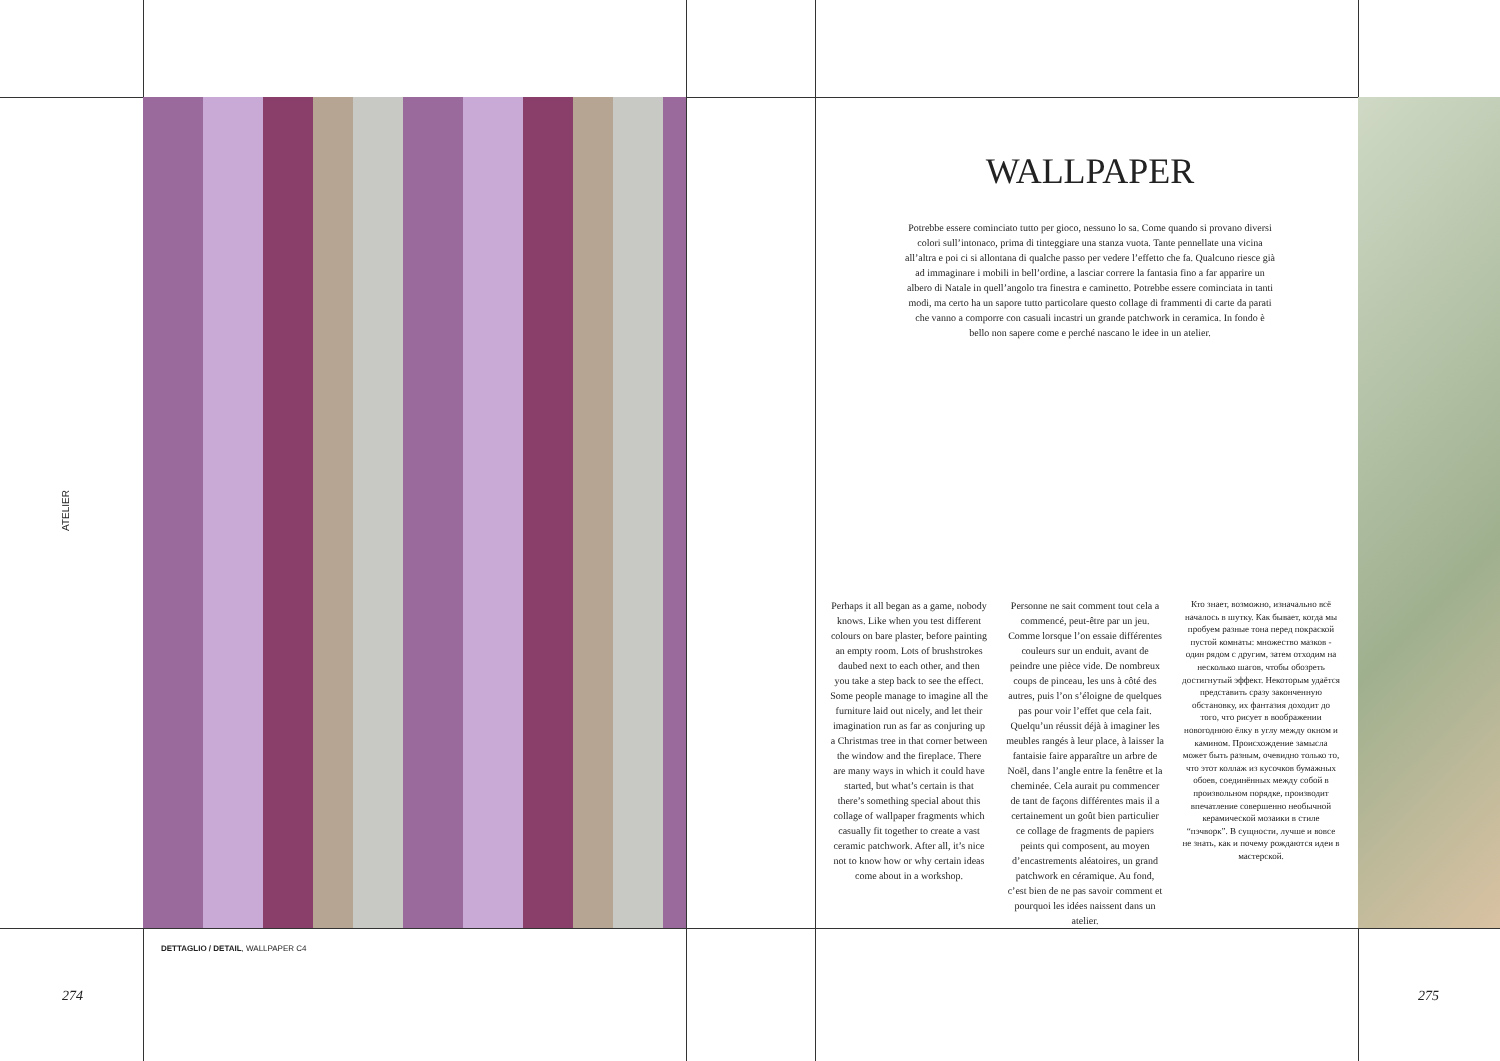ATELIER
WALLPAPER
Potrebbe essere cominciato tutto per gioco, nessuno lo sa. Come quando si provano diversi colori sull’intonaco, prima di tinteggiare una stanza vuota. Tante pennellate una vicina all’altra e poi ci si allontana di qualche passo per vedere l’effetto che fa. Qualcuno riesce già ad immaginare i mobili in bell’ordine, a lasciar correre la fantasia fino a far apparire un albero di Natale in quell’angolo tra finestra e caminetto. Potrebbe essere cominciata in tanti modi, ma certo ha un sapore tutto particolare questo collage di frammenti di carte da parati che vanno a comporre con casuali incastri un grande patchwork in ceramica. In fondo è bello non sapere come e perché nascano le idee in un atelier.
Perhaps it all began as a game, nobody knows. Like when you test different colours on bare plaster, before painting an empty room. Lots of brushstrokes daubed next to each other, and then you take a step back to see the effect. Some people manage to imagine all the furniture laid out nicely, and let their imagination run as far as conjuring up a Christmas tree in that corner between the window and the fireplace. There are many ways in which it could have started, but what’s certain is that there’s something special about this collage of wallpaper fragments which casually fit together to create a vast ceramic patchwork. After all, it’s nice not to know how or why certain ideas come about in a workshop.
Personne ne sait comment tout cela a commencé, peut-être par un jeu. Comme lorsque l’on essaie différentes couleurs sur un enduit, avant de peindre une pièce vide. De nombreux coups de pinceau, les uns à côté des autres, puis l’on s’éloigne de quelques pas pour voir l’effet que cela fait. Quelqu’un réussit déjà à imaginer les meubles rangés à leur place, à laisser la fantaisie faire apparaître un arbre de Noël, dans l’angle entre la fenêtre et la cheminée. Cela aurait pu commencer de tant de façons différentes mais il a certainement un goût bien particulier ce collage de fragments de papiers peints qui composent, au moyen d’encastrements aléatoires, un grand patchwork en céramique. Au fond, c’est bien de ne pas savoir comment et pourquoi les idées naissent dans un atelier.
Кто знает, возможно, изначально всё началось в шутку. Как бывает, когда мы пробуем разные тона перед покраской пустой комнаты: множество мазков - один рядом с другим, затем отходим на несколько шагов, чтобы обозреть достигнутый эффект. Некоторым удаётся представить сразу законченную обстановку, их фантазия доходит до того, что рисует в воображении новогоднюю ёлку в углу между окном и камином. Происхождение замысла может быть разным, очевидно только то, что этот коллаж из кусочков бумажных обоев, соединённых между собой в произвольном порядке, производит впечатление совершенно необычной керамической мозаики в стиле “пэчворк”. В сущности, лучше и вовсе не знать, как и почему рождаются идеи в мастерской.
DETTAGLIO / DETAIL, WALLPAPER C4
274 275